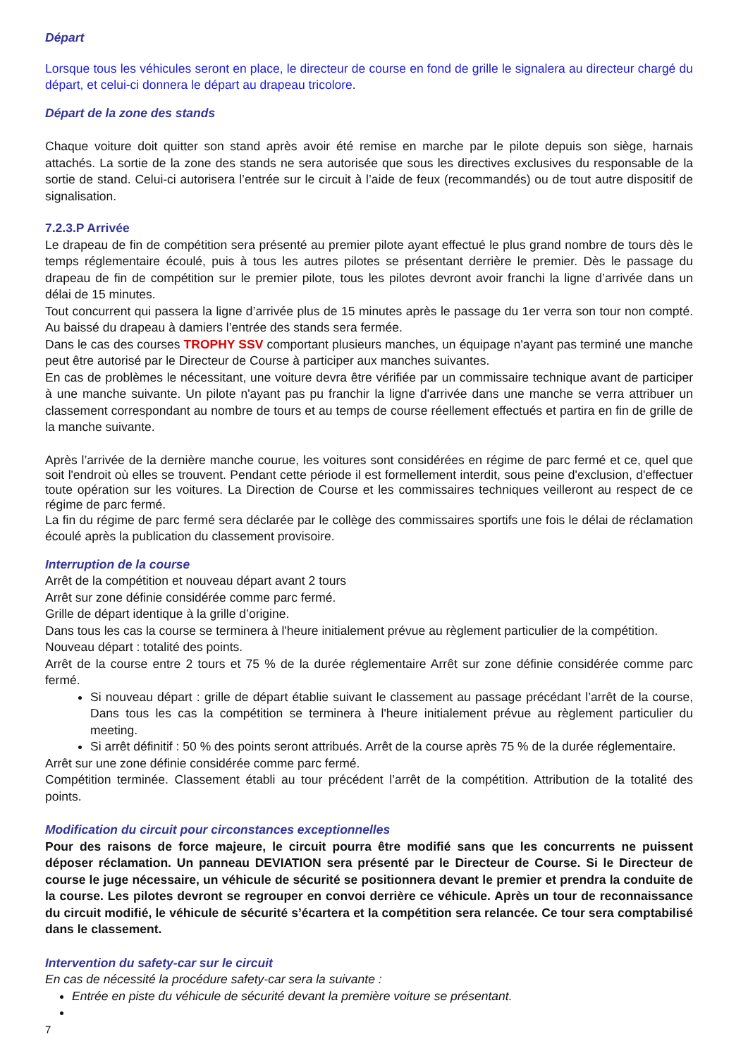Départ
Lorsque tous les véhicules seront en place, le directeur de course en fond de grille le signalera au directeur chargé du départ, et celui-ci donnera le départ au drapeau tricolore.
Départ de la zone des stands
Chaque voiture doit quitter son stand après avoir été remise en marche par le pilote depuis son siège, harnais attachés. La sortie de la zone des stands ne sera autorisée que sous les directives exclusives du responsable de la sortie de stand. Celui-ci autorisera l’entrée sur le circuit à l’aide de feux (recommandés) ou de tout autre dispositif de signalisation.
7.2.3.P Arrivée
Le drapeau de fin de compétition sera présenté au premier pilote ayant effectué le plus grand nombre de tours dès le temps réglementaire écoulé, puis à tous les autres pilotes se présentant derrière le premier. Dès le passage du drapeau de fin de compétition sur le premier pilote, tous les pilotes devront avoir franchi la ligne d’arrivée dans un délai de 15 minutes.
Tout concurrent qui passera la ligne d’arrivée plus de 15 minutes après le passage du 1er verra son tour non compté. Au baissé du drapeau à damiers l’entrée des stands sera fermée.
Dans le cas des courses TROPHY SSV comportant plusieurs manches, un équipage n'ayant pas terminé une manche peut être autorisé par le Directeur de Course à participer aux manches suivantes.
En cas de problèmes le nécessitant, une voiture devra être vérifiée par un commissaire technique avant de participer à une manche suivante. Un pilote n'ayant pas pu franchir la ligne d'arrivée dans une manche se verra attribuer un classement correspondant au nombre de tours et au temps de course réellement effectués et partira en fin de grille de la manche suivante.
Après l’arrivée de la dernière manche courue, les voitures sont considérées en régime de parc fermé et ce, quel que soit l'endroit où elles se trouvent. Pendant cette période il est formellement interdit, sous peine d'exclusion, d'effectuer toute opération sur les voitures. La Direction de Course et les commissaires techniques veilleront au respect de ce régime de parc fermé.
La fin du régime de parc fermé sera déclarée par le collège des commissaires sportifs une fois le délai de réclamation écoulé après la publication du classement provisoire.
Interruption de la course
Arrêt de la compétition et nouveau départ avant 2 tours
Arrêt sur zone définie considérée comme parc fermé.
Grille de départ identique à la grille d’origine.
Dans tous les cas la course se terminera à l'heure initialement prévue au règlement particulier de la compétition.
Nouveau départ : totalité des points.
Arrêt de la course entre 2 tours et 75 % de la durée réglementaire Arrêt sur zone définie considérée comme parc fermé.
Si nouveau départ : grille de départ établie suivant le classement au passage précédant l’arrêt de la course, Dans tous les cas la compétition se terminera à l'heure initialement prévue au règlement particulier du meeting.
Si arrêt définitif : 50 % des points seront attribués. Arrêt de la course après 75 % de la durée réglementaire.
Arrêt sur une zone définie considérée comme parc fermé.
Compétition terminée. Classement établi au tour précédent l’arrêt de la compétition. Attribution de la totalité des points.
Modification du circuit pour circonstances exceptionnelles
Pour des raisons de force majeure, le circuit pourra être modifié sans que les concurrents ne puissent déposer réclamation. Un panneau DEVIATION sera présenté par le Directeur de Course. Si le Directeur de course le juge nécessaire, un véhicule de sécurité se positionnera devant le premier et prendra la conduite de la course. Les pilotes devront se regrouper en convoi derrière ce véhicule. Après un tour de reconnaissance du circuit modifié, le véhicule de sécurité s’écartera et la compétition sera relancée. Ce tour sera comptabilisé dans le classement.
Intervention du safety-car sur le circuit
En cas de nécessité la procédure safety-car sera la suivante :
Entrée en piste du véhicule de sécurité devant la première voiture se présentant.
7